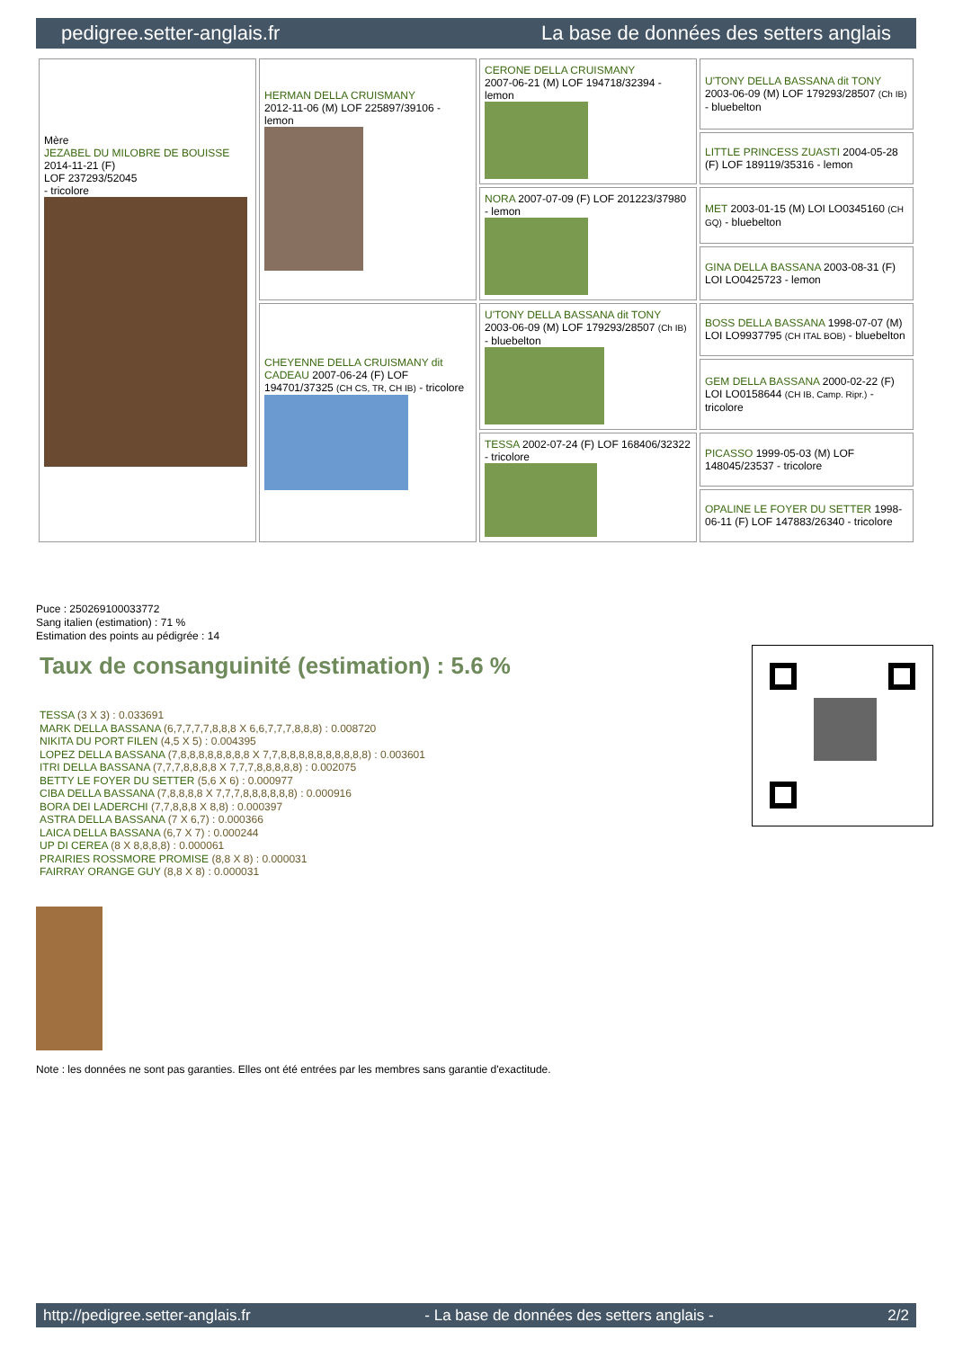pedigree.setter-anglais.fr La base de données des setters anglais
| Mère JEZABEL DU MILOBRE DE BOUISSE 2014-11-21 (F) LOF 237293/52045 - tricolore | HERMAN DELLA CRUISMANY 2012-11-06 (M) LOF 225897/39106 - lemon | CERONE DELLA CRUISMANY 2007-06-21 (M) LOF 194718/32394 - lemon | U'TONY DELLA BASSANA dit TONY 2003-06-09 (M) LOF 179293/28507 (Ch IB) - bluebelton |
| | | | LITTLE PRINCESS ZUASTI 2004-05-28 (F) LOF 189119/35316 - lemon |
| | | NORA 2007-07-09 (F) LOF 201223/37980 - lemon | MET 2003-01-15 (M) LOI LO0345160 (CH GQ) - bluebelton |
| | | | GINA DELLA BASSANA 2003-08-31 (F) LOI LO0425723 - lemon |
| | CHEYENNE DELLA CRUISMANY dit CADEAU 2007-06-24 (F) LOF 194701/37325 (CH CS, TR, CH IB) - tricolore | U'TONY DELLA BASSANA dit TONY 2003-06-09 (M) LOF 179293/28507 (Ch IB) - bluebelton | BOSS DELLA BASSANA 1998-07-07 (M) LOI LO9937795 (CH ITAL BOB) - bluebelton |
| | | | GEM DELLA BASSANA 2000-02-22 (F) LOI LO0158644 (CH IB, Camp. Ripr.) - tricolore |
| | | TESSA 2002-07-24 (F) LOF 168406/32322 - tricolore | PICASSO 1999-05-03 (M) LOF 148045/23537 - tricolore |
| | | | OPALINE LE FOYER DU SETTER 1998-06-11 (F) LOF 147883/26340 - tricolore |
Puce : 250269100033772
Sang italien (estimation) : 71 %
Estimation des points au pédigrée : 14
Taux de consanguinité (estimation) : 5.6 %
TESSA (3 X 3) : 0.033691
MARK DELLA BASSANA (6,7,7,7,7,8,8,8 X 6,6,7,7,7,8,8,8) : 0.008720
NIKITA DU PORT FILEN (4,5 X 5) : 0.004395
LOPEZ DELLA BASSANA (7,8,8,8,8,8,8,8,8 X 7,7,8,8,8,8,8,8,8,8,8,8) : 0.003601
ITRI DELLA BASSANA (7,7,7,8,8,8,8 X 7,7,7,8,8,8,8,8) : 0.002075
BETTY LE FOYER DU SETTER (5,6 X 6) : 0.000977
CIBA DELLA BASSANA (7,8,8,8,8 X 7,7,7,8,8,8,8,8,8) : 0.000916
BORA DEI LADERCHI (7,7,8,8,8 X 8,8) : 0.000397
ASTRA DELLA BASSANA (7 X 6,7) : 0.000366
LAICA DELLA BASSANA (6,7 X 7) : 0.000244
UP DI CEREA (8 X 8,8,8,8) : 0.000061
PRAIRIES ROSSMORE PROMISE (8,8 X 8) : 0.000031
FAIRRAY ORANGE GUY (8,8 X 8) : 0.000031
Note : les données ne sont pas garanties. Elles ont été entrées par les membres sans garantie d'exactitude.
http://pedigree.setter-anglais.fr - La base de données des setters anglais - 2/2